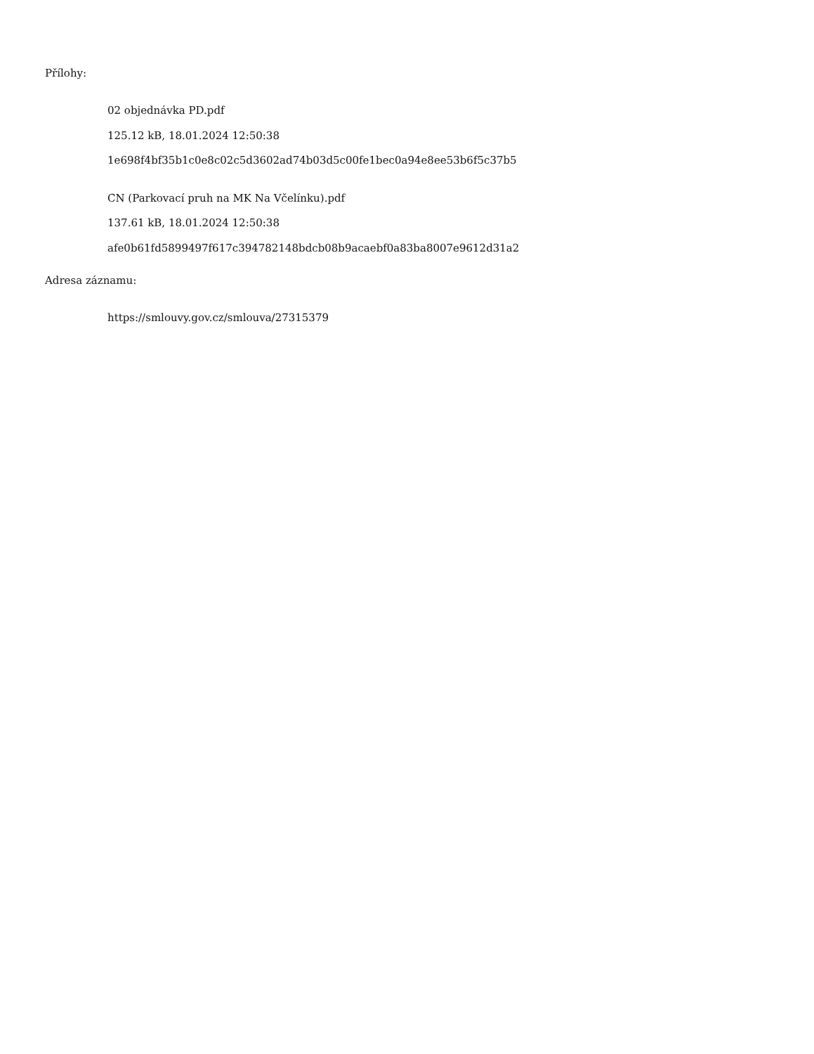Přílohy:
02 objednávka PD.pdf
125.12 kB, 18.01.2024 12:50:38
1e698f4bf35b1c0e8c02c5d3602ad74b03d5c00fe1bec0a94e8ee53b6f5c37b5
CN (Parkovací pruh na MK Na Včelínku).pdf
137.61 kB, 18.01.2024 12:50:38
afe0b61fd5899497f617c394782148bdcb08b9acaebf0a83ba8007e9612d31a2
Adresa záznamu:
https://smlouvy.gov.cz/smlouva/27315379